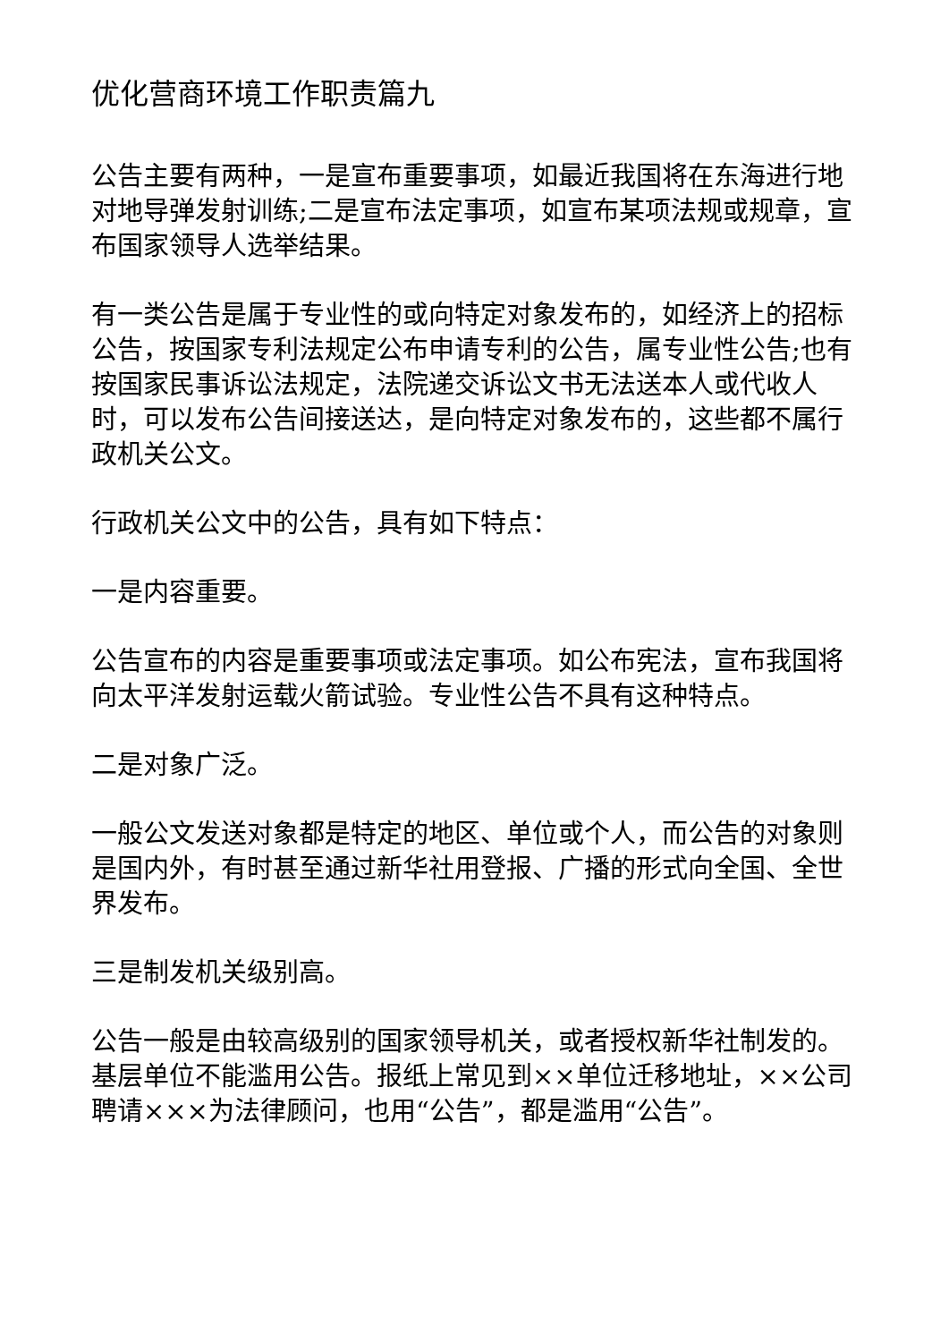优化营商环境工作职责篇九
公告主要有两种，一是宣布重要事项，如最近我国将在东海进行地对地导弹发射训练;二是宣布法定事项，如宣布某项法规或规章，宣布国家领导人选举结果。
有一类公告是属于专业性的或向特定对象发布的，如经济上的招标公告，按国家专利法规定公布申请专利的公告，属专业性公告;也有按国家民事诉讼法规定，法院递交诉讼文书无法送本人或代收人时，可以发布公告间接送达，是向特定对象发布的，这些都不属行政机关公文。
行政机关公文中的公告，具有如下特点：
一是内容重要。
公告宣布的内容是重要事项或法定事项。如公布宪法，宣布我国将向太平洋发射运载火箭试验。专业性公告不具有这种特点。
二是对象广泛。
一般公文发送对象都是特定的地区、单位或个人，而公告的对象则是国内外，有时甚至通过新华社用登报、广播的形式向全国、全世界发布。
三是制发机关级别高。
公告一般是由较高级别的国家领导机关，或者授权新华社制发的。基层单位不能滥用公告。报纸上常见到××单位迁移地址，××公司聘请×××为法律顾问，也用“公告”，都是滥用“公告”。